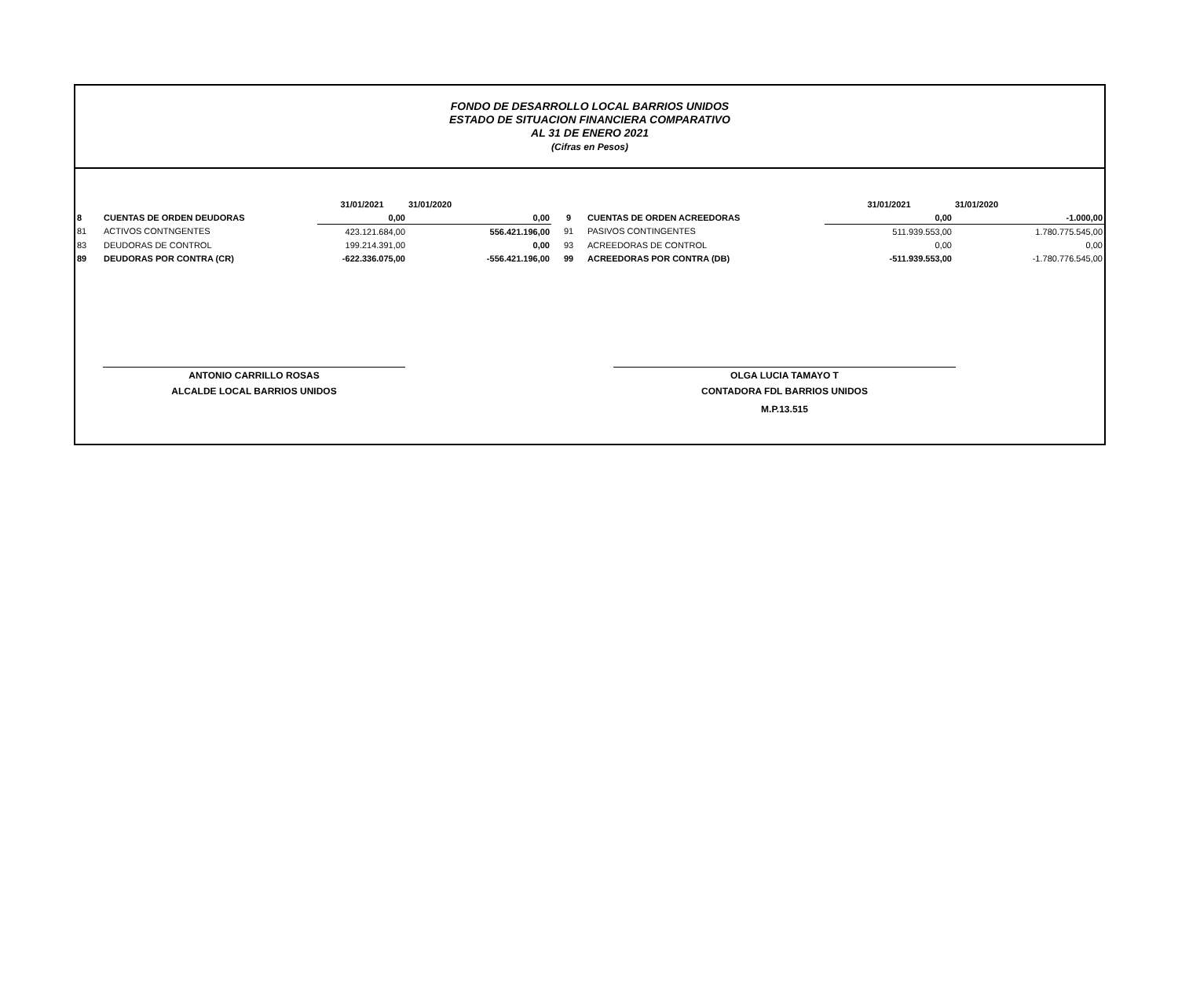FONDO DE DESARROLLO LOCAL BARRIOS UNIDOS
ESTADO DE SITUACION FINANCIERA COMPARATIVO
AL 31 DE ENERO 2021
(Cifras en Pesos)
| | | 31/01/2021 | 31/01/2020 | | | 31/01/2021 | 31/01/2020 |
| 8 | CUENTAS DE ORDEN DEUDORAS | 0,00 | 0,00 | 9 | CUENTAS DE ORDEN ACREEDORAS | 0,00 | -1.000,00 |
| 81 | ACTIVOS CONTNGENTES | 423.121.684,00 | 556.421.196,00 | 91 | PASIVOS CONTINGENTES | 511.939.553,00 | 1.780.775.545,00 |
| 83 | DEUDORAS DE CONTROL | 199.214.391,00 | 0,00 | 93 | ACREEDORAS DE CONTROL | 0,00 | 0,00 |
| 89 | DEUDORAS POR CONTRA (CR) | -622.336.075,00 | -556.421.196,00 | 99 | ACREEDORAS POR CONTRA (DB) | -511.939.553,00 | -1.780.776.545,00 |
ANTONIO CARRILLO ROSAS
ALCALDE LOCAL BARRIOS UNIDOS
OLGA LUCIA TAMAYO T
CONTADORA FDL BARRIOS UNIDOS
M.P.13.515